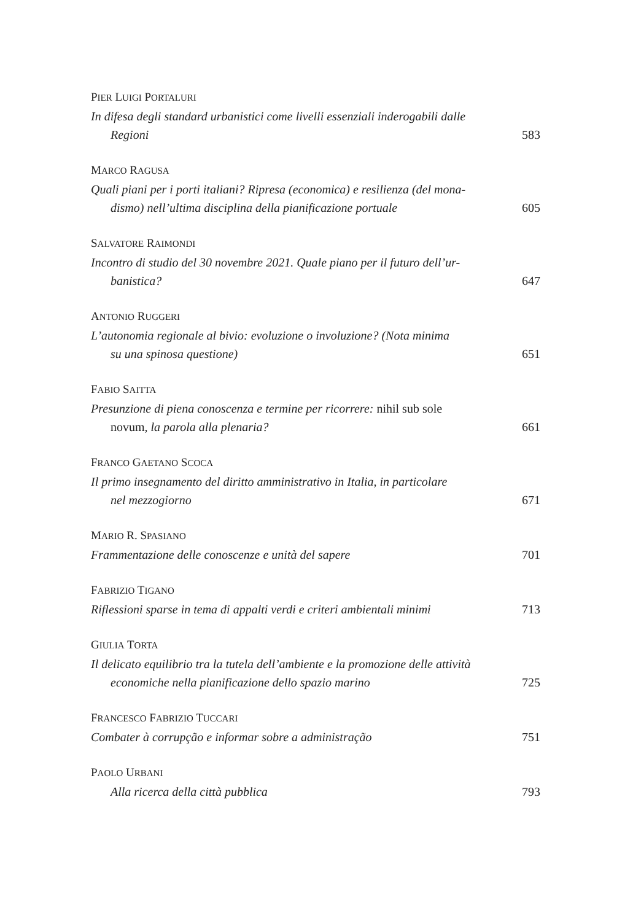PIER LUIGI PORTALURI
In difesa degli standard urbanistici come livelli essenziali inderogabili dalle
Regioni
583
MARCO RAGUSA
Quali piani per i porti italiani? Ripresa (economica) e resilienza (del mona-
dismo) nell’ultima disciplina della pianificazione portuale
605
SALVATORE RAIMONDI
Incontro di studio del 30 novembre 2021. Quale piano per il futuro dell’ur-
banistica?
647
ANTONIO RUGGERI
L’autonomia regionale al bivio: evoluzione o involuzione? (Nota minima
su una spinosa questione)
651
FABIO SAITTA
Presunzione di piena conoscenza e termine per ricorrere: nihil sub sole
novum, la parola alla plenaria?
661
FRANCO GAETANO SCOCA
Il primo insegnamento del diritto amministrativo in Italia, in particolare
nel mezzogiorno
671
MARIO R. SPASIANO
Frammentazione delle conoscenze e unità del sapere
701
FABRIZIO TIGANO
Riflessioni sparse in tema di appalti verdi e criteri ambientali minimi
713
GIULIA TORTA
Il delicato equilibrio tra la tutela dell’ambiente e la promozione delle attività
economiche nella pianificazione dello spazio marino
725
FRANCESCO FABRIZIO TUCCARI
Combater à corrupção e informar sobre a administração
751
PAOLO URBANI
Alla ricerca della città pubblica
793